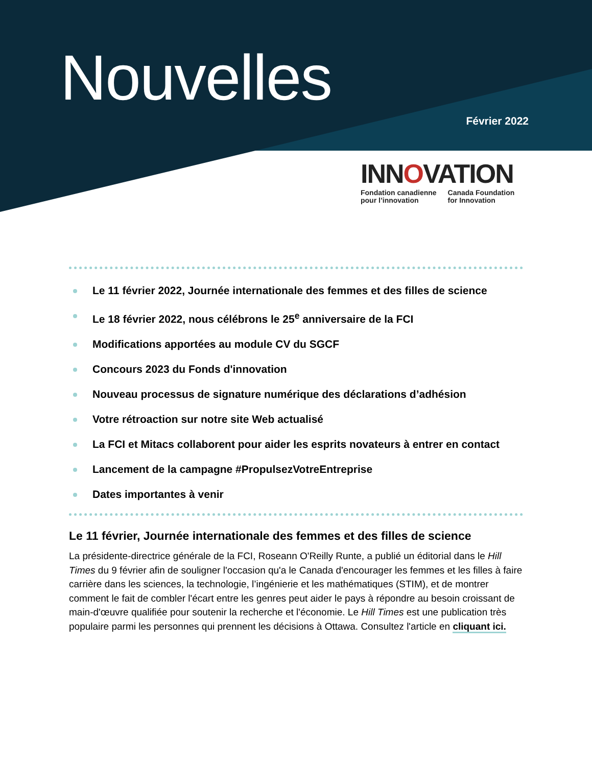Nouvelles
Février 2022
INNOVATION
Fondation canadienne
pour l’innovation
Canada Foundation
for Innovation
Le 11 février 2022, Journée internationale des femmes et des filles de science
Le 18 février 2022, nous célébrons le 25<sup>e</sup> anniversaire de la FCI
Modifications apportées au module CV du SGCF
Concours 2023 du Fonds d'innovation
Nouveau processus de signature numérique des déclarations d’adhésion
Votre rétroaction sur notre site Web actualisé
La FCI et Mitacs collaborent pour aider les esprits novateurs à entrer en contact
Lancement de la campagne #PropulsezVotreEntreprise
Dates importantes à venir
Le 11 février, Journée internationale des femmes et des filles de science
La présidente-directrice générale de la FCI, Roseann O'Reilly Runte, a publié un éditorial dans le Hill Times du 9 février afin de souligner l'occasion qu'a le Canada d'encourager les femmes et les filles à faire carrière dans les sciences, la technologie, l’ingénierie et les mathématiques (STIM), et de montrer comment le fait de combler l'écart entre les genres peut aider le pays à répondre au besoin croissant de main-d'œuvre qualifiée pour soutenir la recherche et l'économie. Le Hill Times est une publication très populaire parmi les personnes qui prennent les décisions à Ottawa. Consultez l'article en cliquant ici.